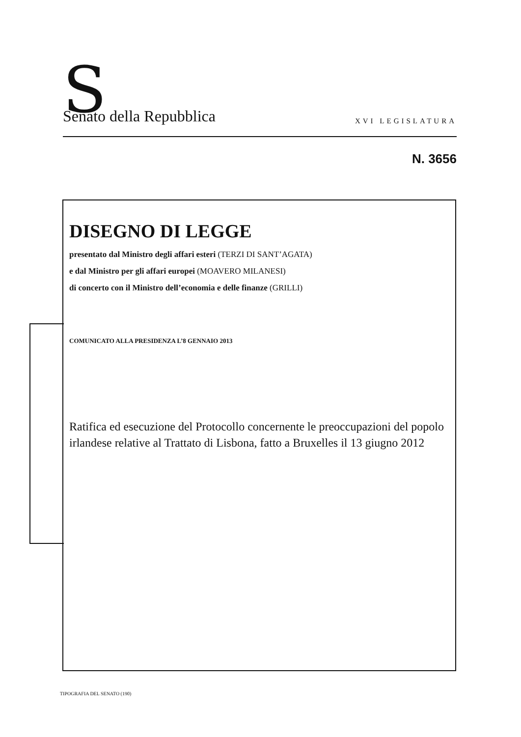S Senato della Repubblica XVI LEGISLATURA
N. 3656
DISEGNO DI LEGGE
presentato dal Ministro degli affari esteri (TERZI DI SANT’AGATA)
e dal Ministro per gli affari europei (MOAVERO MILANESI)
di concerto con il Ministro dell’economia e delle finanze (GRILLI)
COMUNICATO ALLA PRESIDENZA L’8 GENNAIO 2013
Ratifica ed esecuzione del Protocollo concernente le preoccupazioni del popolo irlandese relative al Trattato di Lisbona, fatto a Bruxelles il 13 giugno 2012
TIPOGRAFIA DEL SENATO (190)